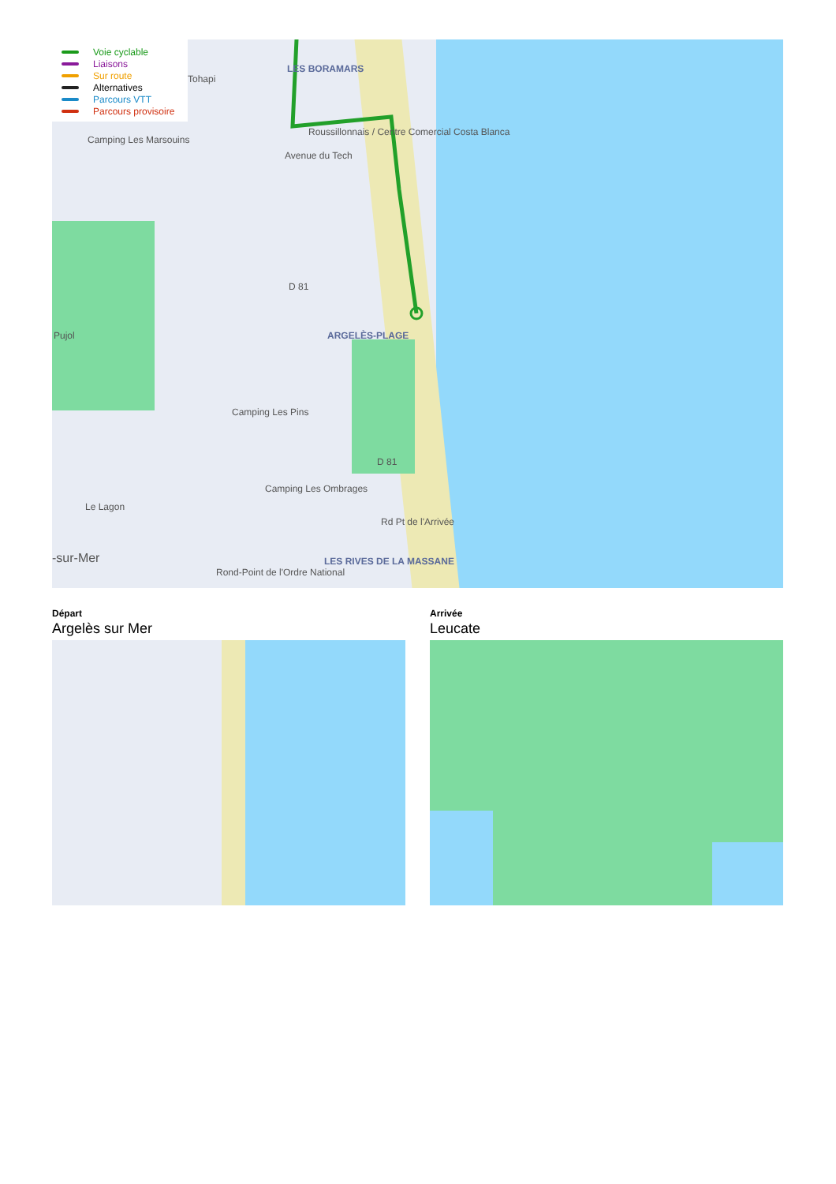LES BORAMARS
Tohapi
Roussillonnais / Centre Comercial Costa Blanca
Camping Les Marsouins
Avenue du Tech
D 81
ARGELÈS-PLAGE
Pujol
Camping Les Pins
D 81
Camping Les Ombrages
Le Lagon
Rd Pt de l'Arrivée
-sur-Mer
Rond-Point de l'Ordre National
LES RIVES DE LA MASSANE
Voie cyclable
Liaisons
Sur route
Alternatives
Parcours VTT
Parcours provisoire
Départ
Argelès sur Mer
Arrivée
Leucate